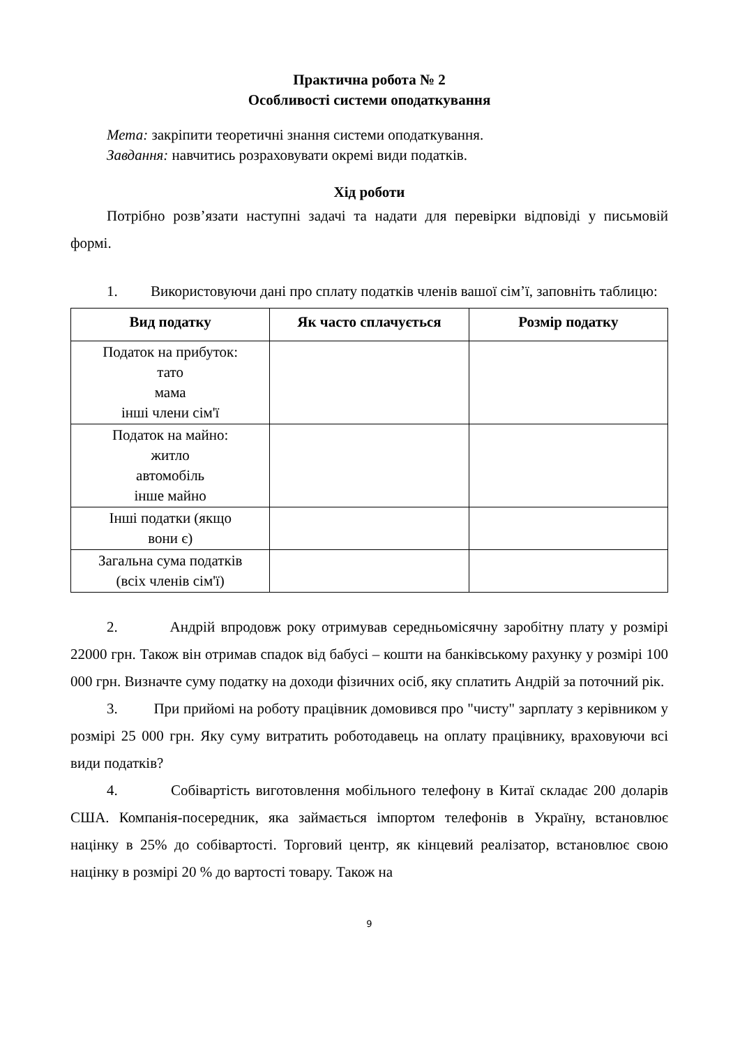Практична робота № 2
Особливості системи оподаткування
Мета: закріпити теоретичні знання системи оподаткування.
Завдання: навчитись розраховувати окремі види податків.
Хід роботи
Потрібно розв’язати наступні задачі та надати для перевірки відповіді у письмовій формі.
1. Використовуючи дані про сплату податків членів вашої сім’ї, заповніть таблицю:
| Вид податку | Як часто сплачується | Розмір податку |
| --- | --- | --- |
| Податок на прибуток: тато мама інші члени сім'ї | | |
| Податок на майно: житло автомобіль інше майно | | |
| Інші податки (якщо вони є) | | |
| Загальна сума податків (всіх членів сім'ї) | | |
2. Андрій впродовж року отримував середньомісячну заробітну плату у розмірі 22000 грн. Також він отримав спадок від бабусі – кошти на банківському рахунку у розмірі 100 000 грн. Визначте суму податку на доходи фізичних осіб, яку сплатить Андрій за поточний рік.
3. При прийомі на роботу працівник домовився про "чисту" зарплату з керівником у розмірі 25 000 грн. Яку суму витратить роботодавець на оплату працівнику, враховуючи всі види податків?
4. Собівартість виготовлення мобільного телефону в Китаї складає 200 доларів США. Компанія-посередник, яка займається імпортом телефонів в Україну, встановлює націнку в 25% до собівартості. Торговий центр, як кінцевий реалізатор, встановлює свою націнку в розмірі 20 % до вартості товару. Також на
9